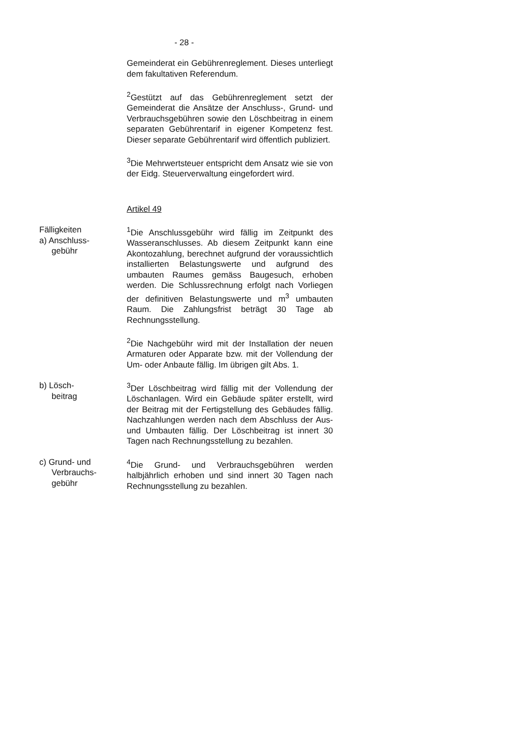- 28 -
Gemeinderat ein Gebührenreglement. Dieses unterliegt dem fakultativen Referendum.
<sup>2</sup> Gestützt auf das Gebührenreglement setzt der Gemeinderat die Ansätze der Anschluss-, Grund- und Verbrauchsgebühren sowie den Löschbeitrag in einem separaten Gebührentarif in eigener Kompetenz fest. Dieser separate Gebührentarif wird öffentlich publiziert.
<sup>3</sup> Die Mehrwertsteuer entspricht dem Ansatz wie sie von der Eidg. Steuerverwaltung eingefordert wird.
Artikel 49
Fälligkeiten
a) Anschluss-
gebühr
<sup>1</sup> Die Anschlussgebühr wird fällig im Zeitpunkt des Wasseranschlusses. Ab diesem Zeitpunkt kann eine Akontozahlung, berechnet aufgrund der voraussichtlich installierten Belastungswerte und aufgrund des umbauten Raumes gemäss Baugesuch, erhoben werden. Die Schlussrechnung erfolgt nach Vorliegen der definitiven Belastungswerte und m<sup>3</sup> umbauten Raum. Die Zahlungsfrist beträgt 30 Tage ab Rechnungsstellung.
<sup>2</sup> Die Nachgebühr wird mit der Installation der neuen Armaturen oder Apparate bzw. mit der Vollendung der Um- oder Anbaute fällig. Im übrigen gilt Abs. 1.
b) Lösch-
beitrag
<sup>3</sup> Der Löschbeitrag wird fällig mit der Vollendung der Löschanlagen. Wird ein Gebäude später erstellt, wird der Beitrag mit der Fertigstellung des Gebäudes fällig. Nachzahlungen werden nach dem Abschluss der Aus- und Umbauten fällig. Der Löschbeitrag ist innert 30 Tagen nach Rechnungsstellung zu bezahlen.
c) Grund- und
Verbrauchs-
gebühr
<sup>4</sup> Die Grund- und Verbrauchsgebühren werden halbjährlich erhoben und sind innert 30 Tagen nach Rechnungsstellung zu bezahlen.